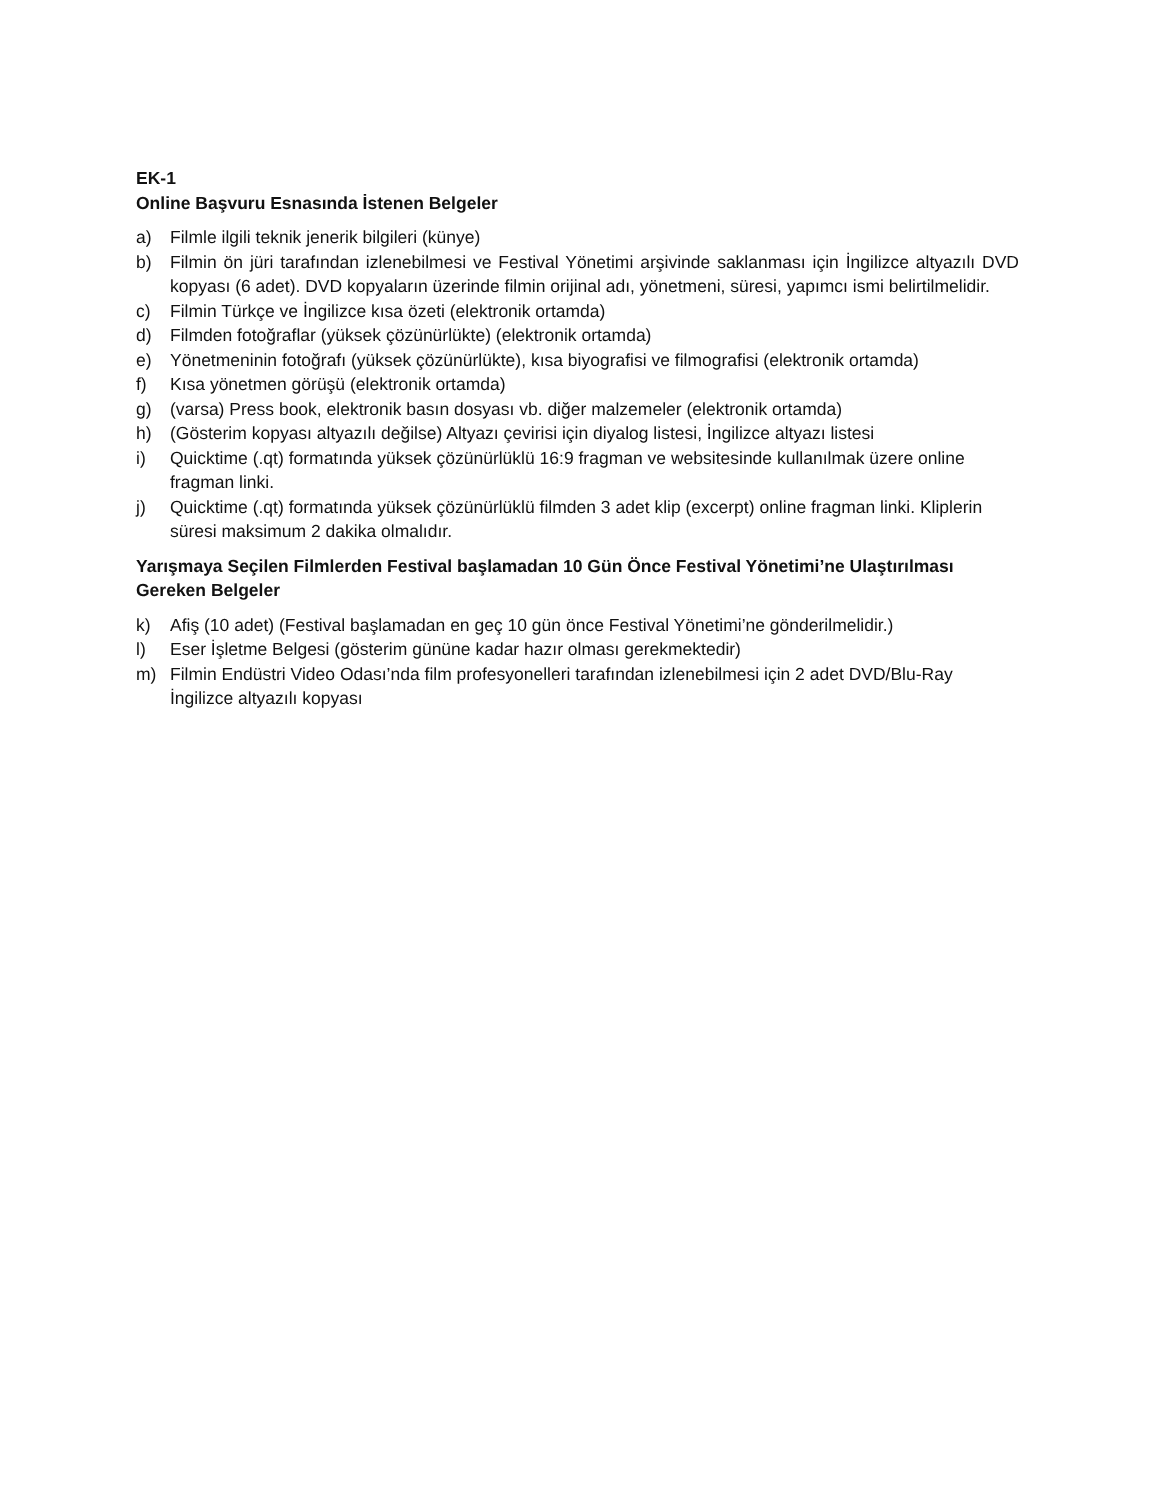EK-1
Online Başvuru Esnasında İstenen Belgeler
a) Filmle ilgili teknik jenerik bilgileri (künye)
b) Filmin ön jüri tarafından izlenebilmesi ve Festival Yönetimi arşivinde saklanması için İngilizce altyazılı DVD kopyası (6 adet). DVD kopyaların üzerinde filmin orijinal adı, yönetmeni, süresi, yapımcı ismi belirtilmelidir.
c) Filmin Türkçe ve İngilizce kısa özeti (elektronik ortamda)
d) Filmden fotoğraflar (yüksek çözünürlükte) (elektronik ortamda)
e) Yönetmeninin fotoğrafı (yüksek çözünürlükte), kısa biyografisi ve filmografisi (elektronik ortamda)
f) Kısa yönetmen görüşü (elektronik ortamda)
g) (varsa) Press book, elektronik basın dosyası vb. diğer malzemeler (elektronik ortamda)
h) (Gösterim kopyası altyazılı değilse) Altyazı çevirisi için diyalog listesi, İngilizce altyazı listesi
i) Quicktime (.qt) formatında yüksek çözünürlüklü 16:9 fragman ve websitesinde kullanılmak üzere online fragman linki.
j) Quicktime (.qt) formatında yüksek çözünürlüklü filmden 3 adet klip (excerpt) online fragman linki. Kliplerin süresi maksimum 2 dakika olmalıdır.
Yarışmaya Seçilen Filmlerden Festival başlamadan 10 Gün Önce Festival Yönetimi’ne Ulaştırılması Gereken Belgeler
k) Afiş (10 adet) (Festival başlamadan en geç 10 gün önce Festival Yönetimi’ne gönderilmelidir.)
l) Eser İşletme Belgesi (gösterim gününe kadar hazır olması gerekmektedir)
m) Filmin Endüstri Video Odası’nda film profesyonelleri tarafından izlenebilmesi için 2 adet DVD/Blu-Ray İngilizce altyazılı kopyası